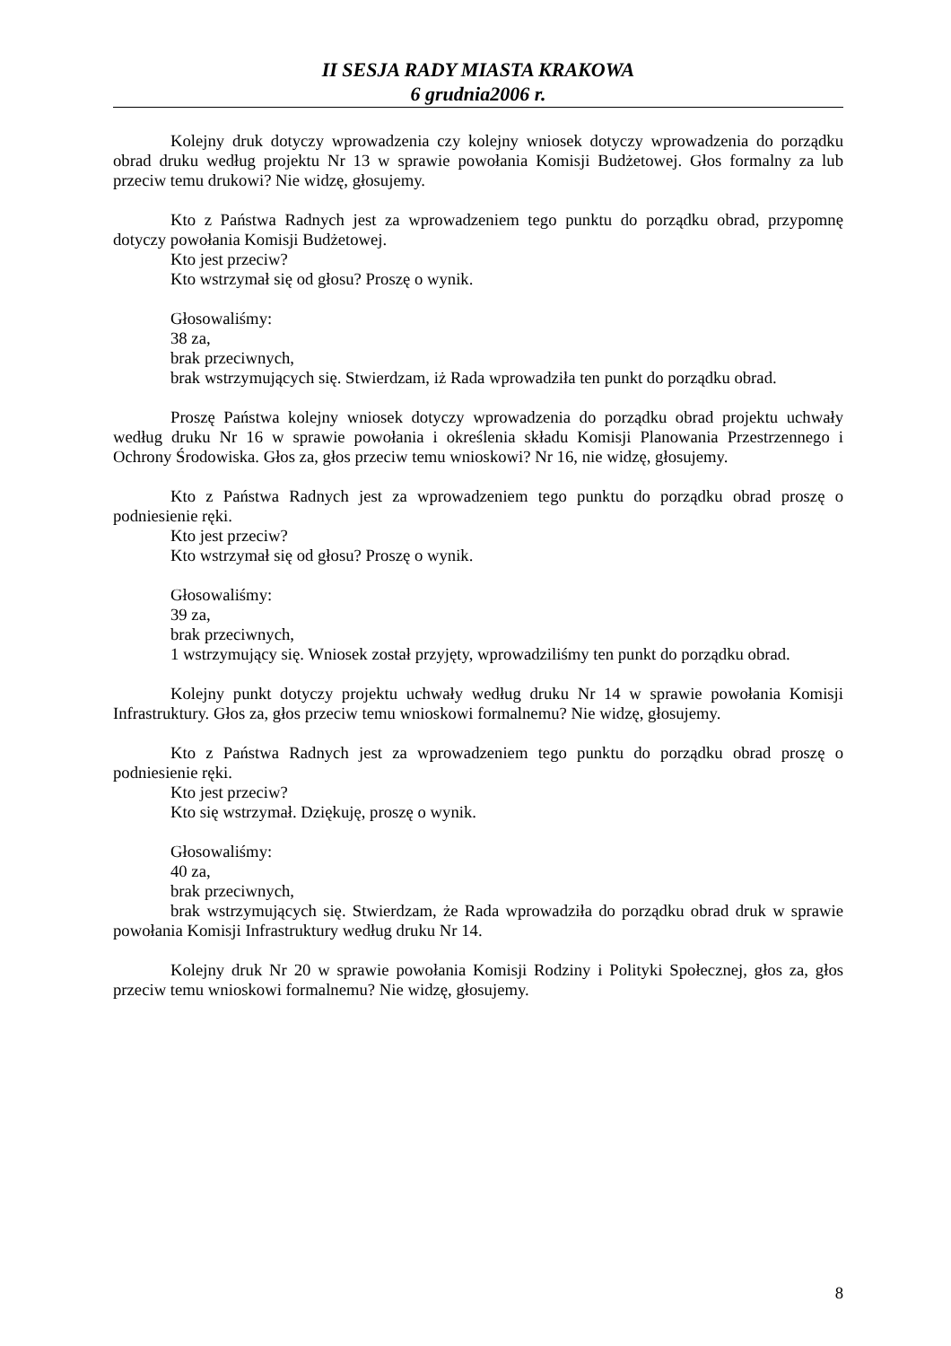II SESJA RADY MIASTA KRAKOWA
6 grudnia2006 r.
Kolejny druk dotyczy wprowadzenia czy kolejny wniosek dotyczy wprowadzenia do porządku obrad druku według projektu Nr 13 w sprawie powołania Komisji Budżetowej. Głos formalny za lub przeciw temu drukowi? Nie widzę, głosujemy.
Kto z Państwa Radnych jest za wprowadzeniem tego punktu do porządku obrad, przypomnę dotyczy powołania Komisji Budżetowej.
Kto jest przeciw?
Kto wstrzymał się od głosu? Proszę o wynik.
Głosowaliśmy:
38 za,
brak przeciwnych,
brak wstrzymujących się. Stwierdzam, iż Rada wprowadziła ten punkt do porządku obrad.
Proszę Państwa kolejny wniosek dotyczy wprowadzenia do porządku obrad projektu uchwały według druku Nr 16 w sprawie powołania i określenia składu Komisji Planowania Przestrzennego i Ochrony Środowiska. Głos za, głos przeciw temu wnioskowi? Nr 16, nie widzę, głosujemy.
Kto z Państwa Radnych jest za wprowadzeniem tego punktu do porządku obrad proszę o podniesienie ręki.
Kto jest przeciw?
Kto wstrzymał się od głosu? Proszę o wynik.
Głosowaliśmy:
39 za,
brak przeciwnych,
1 wstrzymujący się. Wniosek został przyjęty, wprowadziliśmy ten punkt do porządku obrad.
Kolejny punkt dotyczy projektu uchwały według druku Nr 14 w sprawie powołania Komisji Infrastruktury. Głos za, głos przeciw temu wnioskowi formalnemu? Nie widzę, głosujemy.
Kto z Państwa Radnych jest za wprowadzeniem tego punktu do porządku obrad proszę o podniesienie ręki.
Kto jest przeciw?
Kto się wstrzymał. Dziękuję, proszę o wynik.
Głosowaliśmy:
40 za,
brak przeciwnych,
brak wstrzymujących się. Stwierdzam, że Rada wprowadziła do porządku obrad druk w sprawie powołania Komisji Infrastruktury według druku Nr 14.
Kolejny druk Nr 20 w sprawie powołania Komisji Rodziny i Polityki Społecznej, głos za, głos przeciw temu wnioskowi formalnemu? Nie widzę, głosujemy.
8